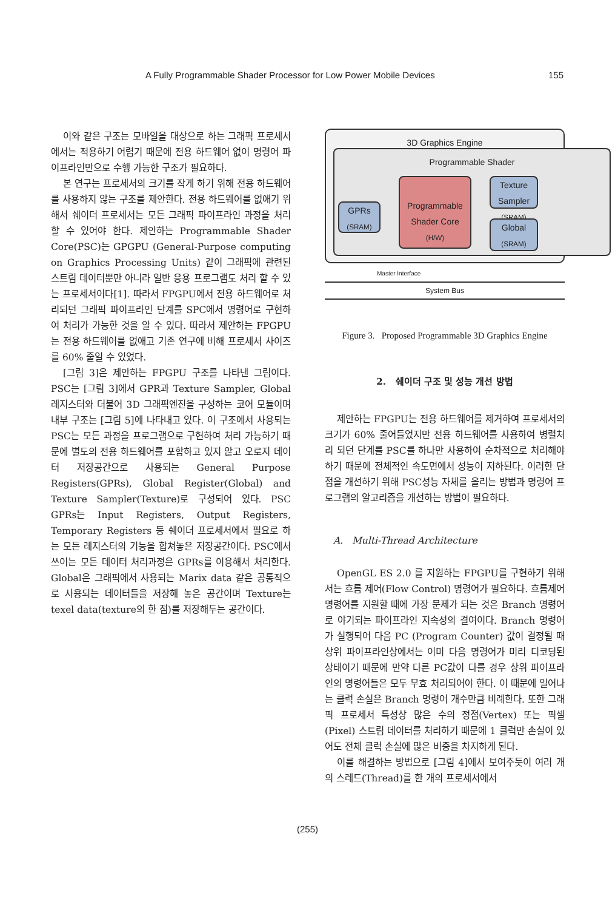A Fully Programmable Shader Processor for Low Power Mobile Devices 155
이와 같은 구조는 모바일을 대상으로 하는 그래픽 프로세서에서는 적용하기 어렵기 때문에 전용 하드웨어 없이 명령어 파이프라인만으로 수행 가능한 구조가 필요하다.
본 연구는 프로세서의 크기를 작게 하기 위해 전용 하드웨어를 사용하지 않는 구조를 제안한다. 전용 하드웨어를 없애기 위해서 쉐이더 프로세서는 모든 그래픽 파이프라인 과정을 처리 할 수 있어야 한다. 제안하는 Programmable Shader Core(PSC)는 GPGPU (General-Purpose computing on Graphics Processing Units) 같이 그래픽에 관련된 스트림 데이터뿐만 아니라 일반 응용 프로그램도 처리 할 수 있는 프로세서이다[1]. 따라서 FPGPU에서 전용 하드웨어로 처리되던 그래픽 파이프라인 단계를 SPC에서 명령어로 구현하여 처리가 가능한 것을 알 수 있다. 따라서 제안하는 FPGPU는 전용 하드웨어를 없애고 기존 연구에 비해 프로세서 사이즈를 60% 줄일 수 있었다.
[그림 3]은 제안하는 FPGPU 구조를 나타낸 그림이다. PSC는 [그림 3]에서 GPR과 Texture Sampler, Global 레지스터와 더불어 3D 그래픽엔진을 구성하는 코어 모듈이며 내부 구조는 [그림 5]에 나타내고 있다. 이 구조에서 사용되는 PSC는 모든 과정을 프로그램으로 구현하여 처리 가능하기 때문에 별도의 전용 하드웨어를 포함하고 있지 않고 오로지 데이터 저장공간으로 사용되는 General Purpose Registers(GPRs), Global Register(Global) and Texture Sampler(Texture)로 구성되어 있다. PSC GPRs는 Input Registers, Output Registers, Temporary Registers 등 쉐이더 프로세서에서 필요로 하는 모든 레지스터의 기능을 합쳐놓은 저장공간이다. PSC에서 쓰이는 모든 데이터 처리과정은 GPRs를 이용해서 처리한다. Global은 그래픽에서 사용되는 Marix data 같은 공통적으로 사용되는 데이터들을 저장해 놓은 공간이며 Texture는 texel data(texture의 한 점)를 저장해두는 공간이다.
3D Graphics Engine
Programmable Shader
GPRs
(SRAM)
Programmable Shader Core
(H/W)
Texture Sampler
(SRAM)
Global
(SRAM)
Master Interface
System Bus
Figure 3. Proposed Programmable 3D Graphics Engine
2. 쉐이더 구조 및 성능 개선 방법
제안하는 FPGPU는 전용 하드웨어를 제거하여 프로세서의 크기가 60% 줄어들었지만 전용 하드웨어를 사용하여 병렬처리 되던 단계를 PSC를 하나만 사용하여 순차적으로 처리해야 하기 때문에 전체적인 속도면에서 성능이 저하된다. 이러한 단점을 개선하기 위해 PSC성능 자체를 올리는 방법과 명령어 프로그램의 알고리즘을 개선하는 방법이 필요하다.
A. Multi-Thread Architecture
OpenGL ES 2.0 를 지원하는 FPGPU를 구현하기 위해서는 흐름 제어(Flow Control) 명령어가 필요하다. 흐름제어 명령어를 지원할 때에 가장 문제가 되는 것은 Branch 명령어로 야기되는 파이프라인 지속성의 결여이다. Branch 명령어가 실행되어 다음 PC (Program Counter) 값이 결정될 때 상위 파이프라인상에서는 이미 다음 명령어가 미리 디코딩된 상태이기 때문에 만약 다른 PC값이 다를 경우 상위 파이프라인의 명령어들은 모두 무효 처리되어야 한다. 이 때문에 일어나는 클럭 손실은 Branch 명령어 개수만큼 비례한다. 또한 그래픽 프로세서 특성상 많은 수의 정점(Vertex) 또는 픽셀(Pixel) 스트림 데이터를 처리하기 때문에 1 클럭만 손실이 있어도 전체 클럭 손실에 많은 비중을 차지하게 된다.
이를 해결하는 방법으로 [그림 4]에서 보여주듯이 여러 개의 스레드(Thread)를 한 개의 프로세서에서
(255)